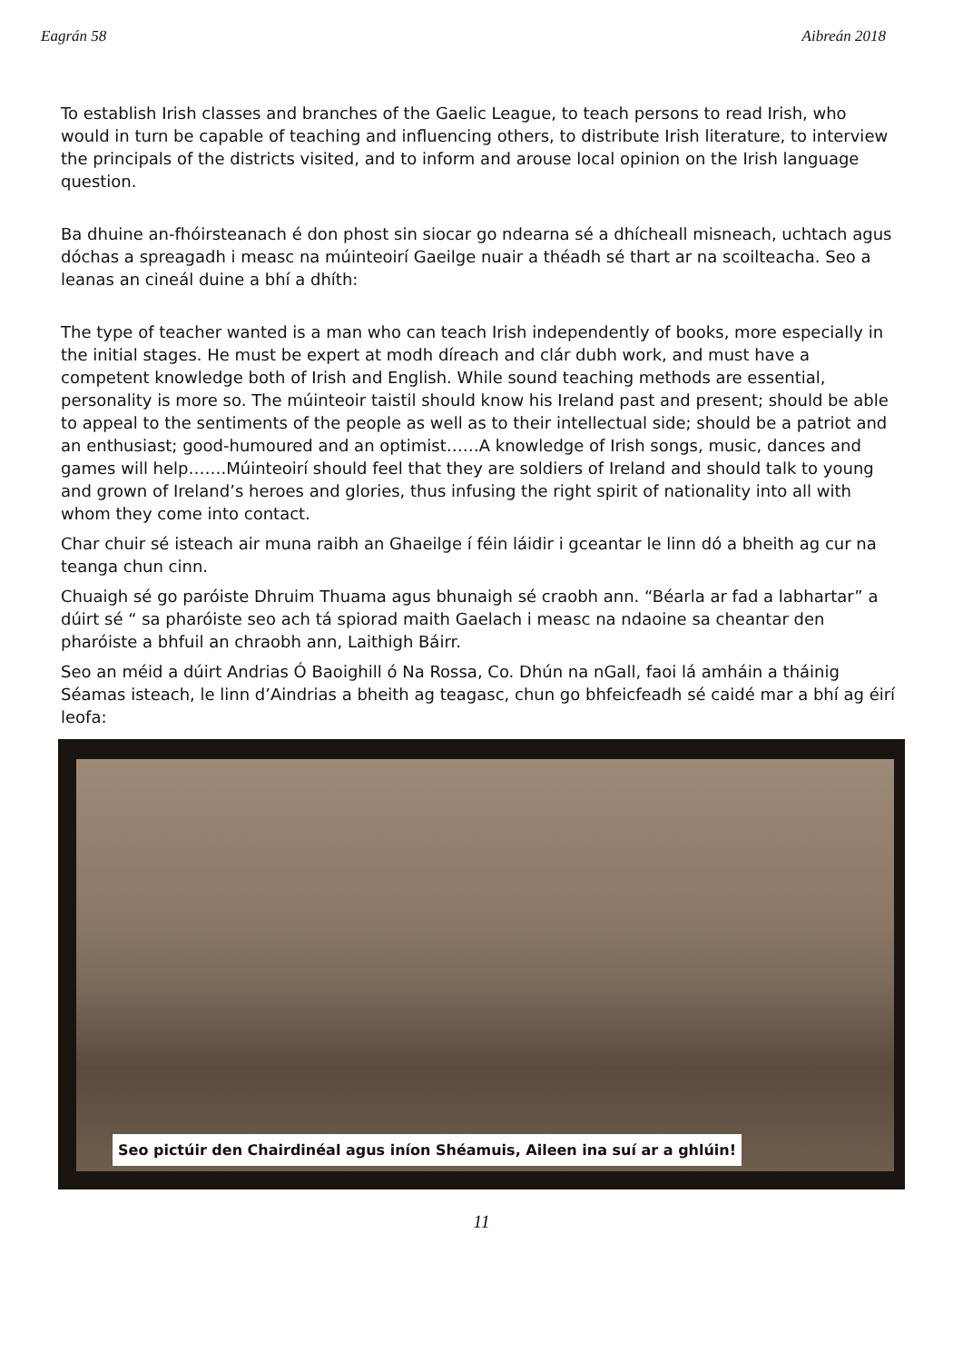Eagrán 58 Aibreán 2018
To establish Irish classes and branches of the Gaelic League, to teach persons to read Irish, who would in turn be capable of teaching and influencing others, to distribute Irish literature, to interview the principals of the districts visited, and to inform and arouse local opinion on the Irish language question.
Ba dhuine an-fhóirsteanach é don phost sin siocar go ndearna sé a dhícheall misneach, uchtach agus dóchas a spreagadh i measc na múinteoirí Gaeilge nuair a théadh sé thart ar na scoilteacha. Seo a leanas an cineál duine a bhí a dhíth:
The type of teacher wanted is a man who can teach Irish independently of books, more especially in the initial stages. He must be expert at modh díreach and clár dubh work, and must have a competent knowledge both of Irish and English. While sound teaching methods are essential, personality is more so. The múinteoir taistil should know his Ireland past and present; should be able to appeal to the sentiments of the people as well as to their intellectual side; should be a patriot and an enthusiast; good-humoured and an optimist……A knowledge of Irish songs, music, dances and games will help…….Múinteoirí should feel that they are soldiers of Ireland and should talk to young and grown of Ireland’s heroes and glories, thus infusing the right spirit of nationality into all with whom they come into contact.
Char chuir sé isteach air muna raibh an Ghaeilge í féin láidir i gceantar le linn dó a bheith ag cur na teanga chun cinn.
Chuaigh sé go paróiste Dhruim Thuama agus bhunaigh sé craobh ann. “Béarla ar fad a labhartar” a dúirt sé “ sa pharóiste seo ach tá spiorad maith Gaelach i measc na ndaoine sa cheantar den pharóiste a bhfuil an chraobh ann, Laithigh Báirr.
Seo an méid a dúirt Andrias Ó Baoighill ó Na Rossa, Co. Dhún na nGall, faoi lá amháin a tháinig Séamas isteach, le linn d’Aindrias a bheith ag teagasc, chun go bhfeicfeadh sé caidé mar a bhí ag éirí leofa:
Seo pictúir den Chairdinéal agus iníon Shéamuis, Aileen ina suí ar a ghlúin!
11